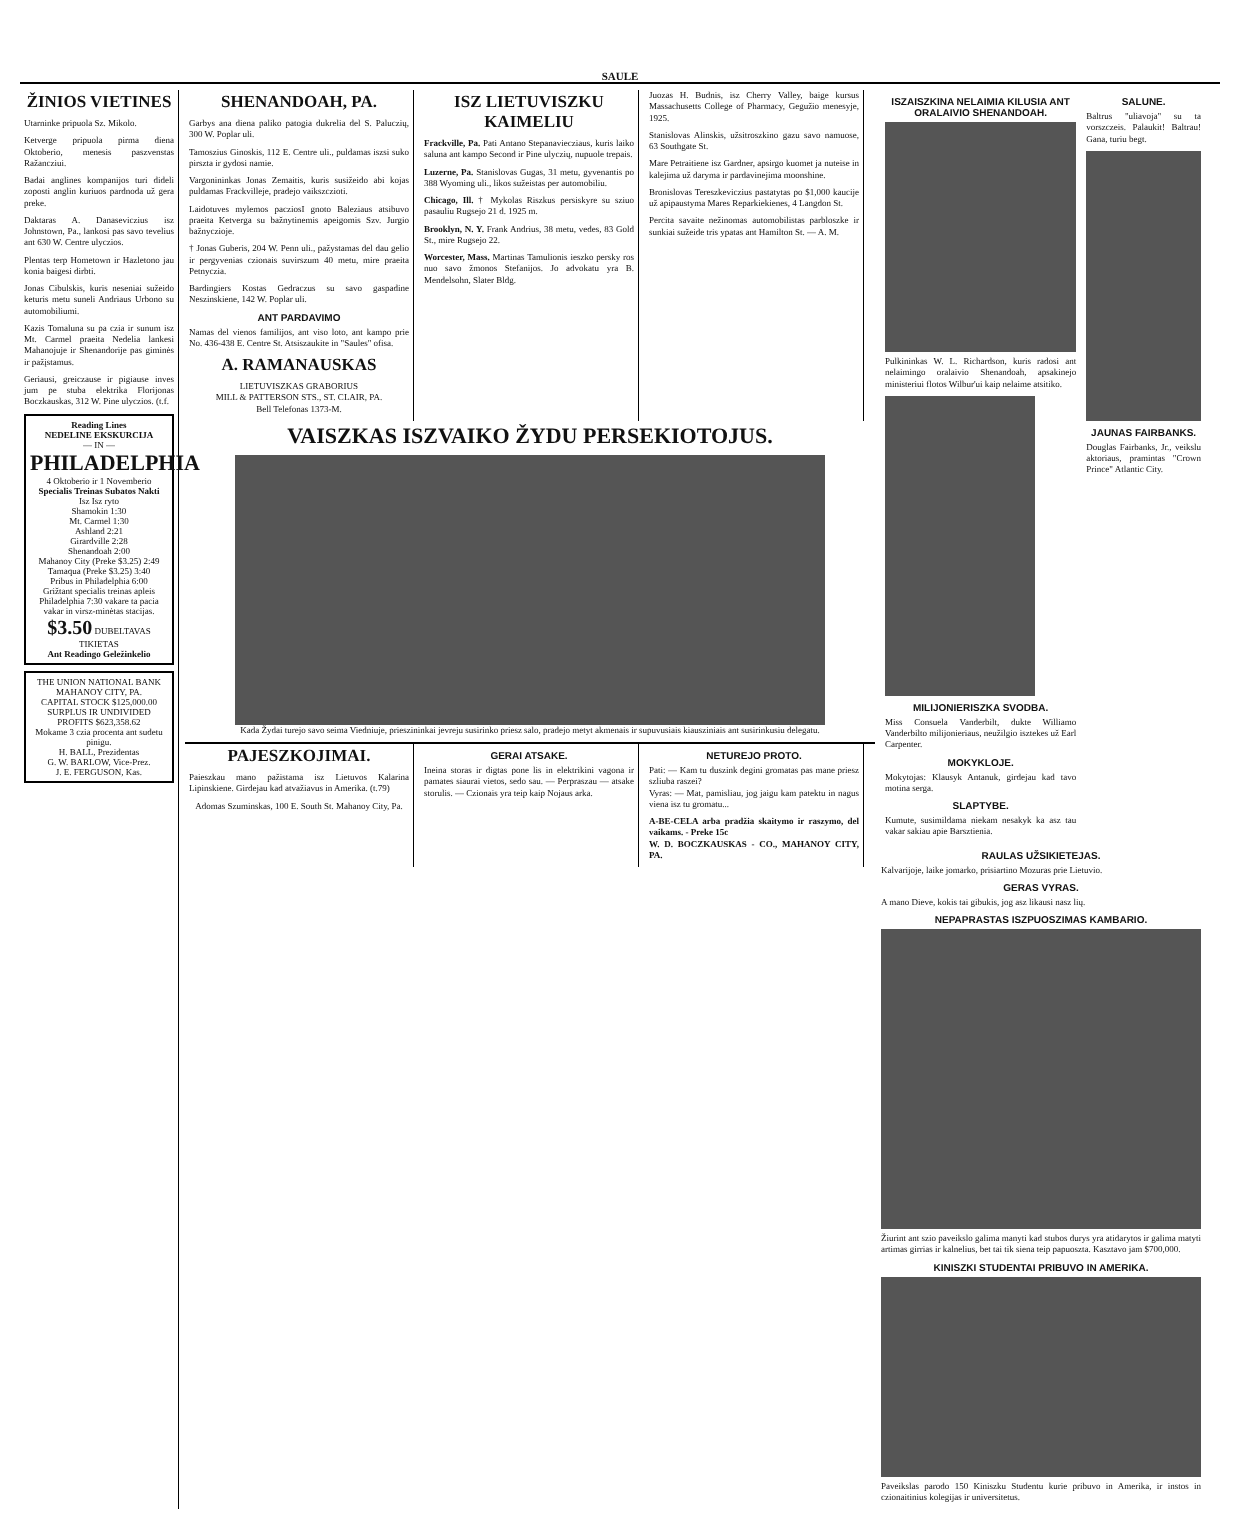SAULE
ŽINIOS VIETINES
Utarninke pripuola Sz. Mikolo.
Ketverge pripuola pirma diena Oktoberio, menesis paszvenstas Ražancziui.
Badai anglines kompanijos turi dideli zoposti anglin kuriuos pardnoda už gera preke.
Daktaras A. Danaseviczius isz Johnstown, Pa., lankosi pas savo tevelius ant 630 W. Centre ulyczios.
Plentas terp Hometown ir Hazletono jau konia baigesi dirbti.
Jonas Cibulskis, kuris neseniai sužeido keturis metu suneli Andriaus Urbono su automobiliumi.
Kazis Tomaluna su pa czia ir sunum isz Mt. Carmel praeita Nedelia lankesi Mahanojuje ir Shenandorije pas giminės ir pažįstamus.
Geriausi, greiczause ir pigiause inves jum pe stuba elektrika Florijonas Boczkauskas, 312 W. Pine ulyczios. (t.f.
Reading Lines
NEDELINE EKSKURCIJA
— IN —
PHILADELPHIA
4 Oktoberio ir 1 Novemberio
Specialis Treinas Subatos Nakti
Isz Isz ryto
Shamokin 1:30
Mt. Carmel 1:30
Ashland 2:21
Girardville 2:28
Shenandoah 2:00
Mahanoy City (Preke $3.25) 2:49
Tamaqua (Preke $3.25) 3:40
Pribus in Philadelphia 6:00
Grižtant specialis treinas apleis Philadelphia 7:30 vakare ta pacia vakar in virsz-minėtas stacijas.
$3.50 DUBELTAVAS TIKIETAS
Ant Readingo Geležinkelio
THE UNION NATIONAL BANK MAHANOY CITY, PA.
CAPITAL STOCK $125,000.00
SURPLUS IR UNDIVIDED PROFITS $623,358.62
Mokame 3 czia procenta ant sudetu pinigu.
H. BALL, Prezidentas
G. W. BARLOW, Vice-Prez.
J. E. FERGUSON, Kas.
SHENANDOAH, PA.
Garbys ana diena paliko patogia dukrelia del S. Paluczių, 300 W. Poplar uli.
Tamoszius Ginoskis, 112 E. Centre uli., puldamas iszsi suko pirszta ir gydosi namie.
Vargonininkas Jonas Zemaitis, kuris susižeido abi kojas puldamas Frackvilleje, pradejo vaikszczioti.
Laidotuves mylemos pacziosI gnoto Baleziaus atsibuvo praeita Ketverga su bažnytinemis apeigomis Szv. Jurgio bažnyczioje.
† Jonas Guberis, 204 W. Penn uli., pažystamas del dau gelio ir pergyvenias czionais suvirszum 40 metu, mire praeita Petnyczia.
Bardingiers Kostas Gedraczus su savo gaspadine Neszinskiene, 142 W. Poplar uli.
ANT PARDAVIMO
Namas del vienos familijos, ant viso loto, ant kampo prie No. 436-438 E. Centre St. Atsiszaukite in "Saules" ofisa.
A. RAMANAUSKAS
LIETUVISZKAS GRABORIUS
MILL & PATTERSON STS., ST. CLAIR, PA.
Bell Telefonas 1373-M.
ISZ LIETUVISZKU KAIMELIU
Frackville, Pa. Pati Antano Stepanaviecziaus, kuris laiko saluna ant kampo Second ir Pine ulyczių, nupuole trepais.
Luzerne, Pa. Stanislovas Gugas, 31 metu, gyvenantis po 388 Wyoming uli., likos sužeistas per automobiliu.
Chicago, Ill. † Mykolas Riszkus persiskyre su sziuo pasauliu Rugsejo 21 d. 1925 m.
Brooklyn, N. Y. Frank Andrius, 38 metu, vedes, 83 Gold St., mire Rugsejo 22.
Worcester, Mass. Martinas Tamulionis ieszko persky ros nuo savo žmonos Stefanijos. Jo advokatu yra B. Mendelsohn, Slater Bldg.
Juozas H. Budnis, isz Cherry Valley, baige kursus Massachusetts College of Pharmacy, Gegužio menesyje, 1925.
Stanislovas Alinskis, užsitroszkino gazu savo namuose, 63 Southgate St.
Mare Petraitiene isz Gardner, apsirgo kuomet ja nuteise in kalejima už daryma ir pardavinejima moonshine.
Bronislovas Tereszkeviczius pastatytas po $1,000 kaucije už apipaustyma Mares Reparkiekienes, 4 Langdon St.
Percita savaite nežinomas automobilistas parbloszke ir sunkiai sužeide tris ypatas ant Hamilton St. — A. M.
VAISZKAS ISZVAIKO ŽYDU PERSEKIOTOJUS.
Kada Žydai turejo savo seima Viedniuje, prieszininkai jevreju susirinko priesz salo, pradejo metyt akmenais ir supuvusiais kiausziniais ant susirinkusiu delegatu.
PAJESZKOJIMAI.
Paieszkau mano pažistama isz Lietuvos Kalarina Lipinskiene. Girdejau kad atvažiavus in Amerika. (t.79)
Adomas Szuminskas, 100 E. South St. Mahanoy City, Pa.
GERAI ATSAKE.
Ineina storas ir digtas pone lis in elektrikini vagona ir pamates siaurai vietos, sedo sau. — Perpraszau — atsake storulis. — Czionais yra teip kaip Nojaus arka.
NETUREJO PROTO.
Pati: — Kam tu duszink degini gromatas pas mane priesz szliuba raszei?
Vyras: — Mat, pamisliau, jog jaigu kam patektu in nagus viena isz tu gromatu...
A-BE-CELA arba pradžia skaitymo ir raszymo, del vaikams. - Preke 15c
W. D. BOCZKAUSKAS - CO., MAHANOY CITY, PA.
ISZAISZKINA NELAIMIA KILUSIA ANT ORALAIVIO SHENANDOAH.
Pulkininkas W. L. Richardson, kuris radosi ant nelaimingo oralaivio Shenandoah, apsakinejo ministeriui flotos Wilbur'ui kaip nelaime atsitiko.
MILIJONIERISZKA SVODBA.
Miss Consuela Vanderbilt, dukte Williamo Vanderbilto milijonieriaus, neužilgio isztekes už Earl Carpenter.
MOKYKLOJE.
Mokytojas: Klausyk Antanuk, girdejau kad tavo motina serga.
SLAPTYBE.
Kumute, susimildama niekam nesakyk ka asz tau vakar sakiau apie Barsztienia.
SALUNE.
Baltrus "uliavoja" su ta vorszczeis. Palaukit! Baltrau! Gana, turiu begt.
JAUNAS FAIRBANKS.
Douglas Fairbanks, Jr., veikslu aktoriaus, pramintas "Crown Prince" Atlantic City.
RAULAS UŽSIKIETEJAS.
Kalvarijoje, laike jomarko, prisiartino Mozuras prie Lietuvio.
GERAS VYRAS.
A mano Dieve, kokis tai gibukis, jog asz likausi nasz lių.
NEPAPRASTAS ISZPUOSZIMAS KAMBARIO.
Žiurint ant szio paveikslo galima manyti kad stubos durys yra atidarytos ir galima matyti artimas girrias ir kalnelius, bet tai tik siena teip papuoszta. Kasztavo jam $700,000.
KINISZKI STUDENTAI PRIBUVO IN AMERIKA.
Paveikslas parodo 150 Kiniszku Studentu kurie pribuvo in Amerika, ir instos in czionaitinius kolegijas ir universitetus.